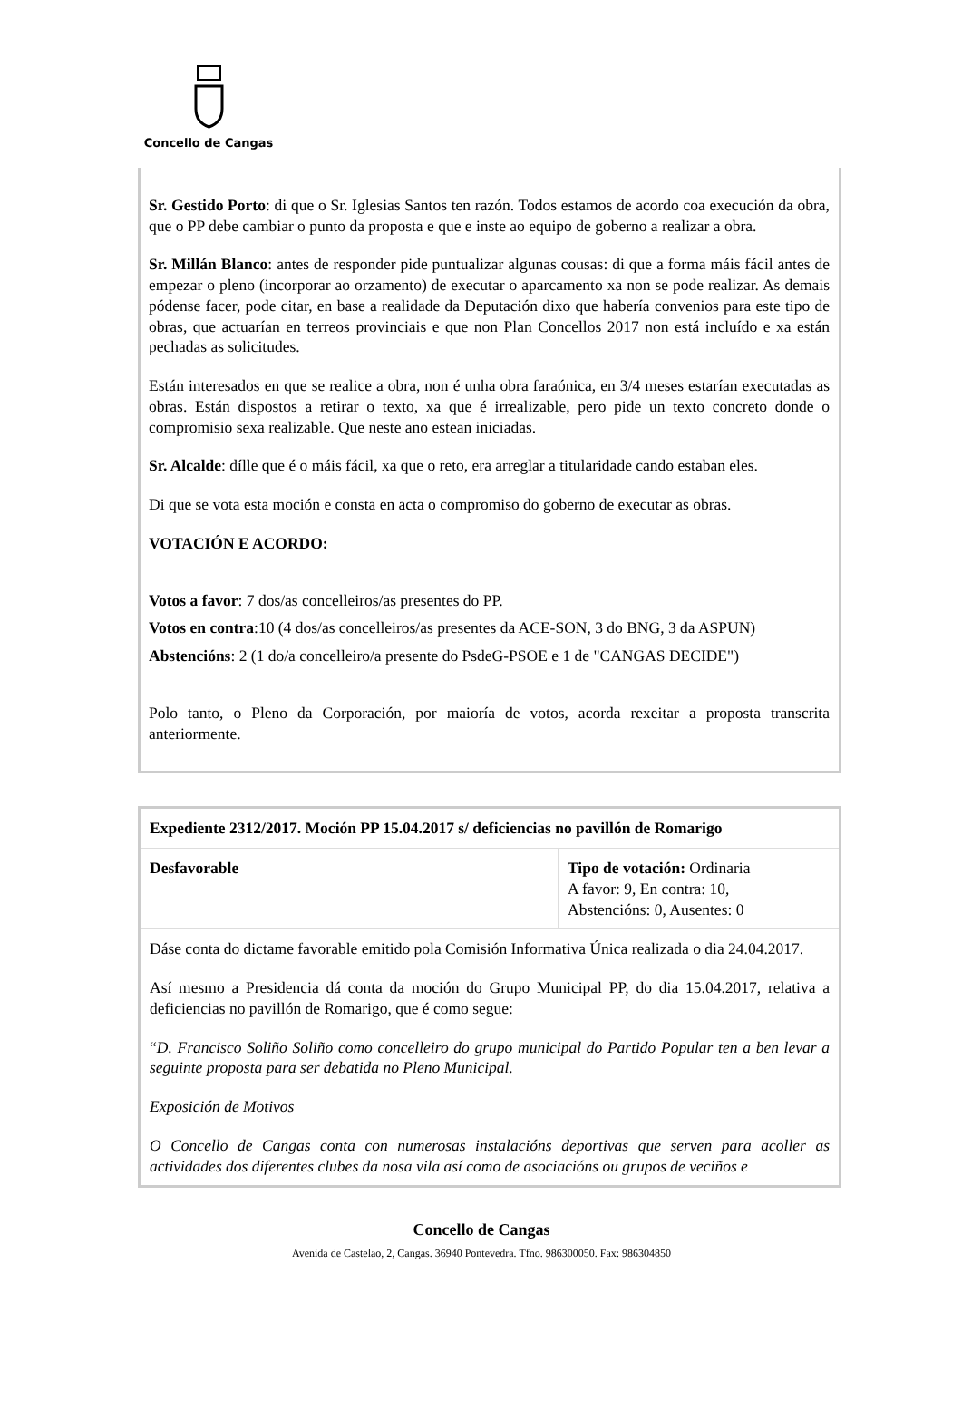Concello de Cangas
Sr. Gestido Porto: di que o Sr. Iglesias Santos ten razón. Todos estamos de acordo coa execución da obra, que o PP debe cambiar o punto da proposta e que e inste ao equipo de goberno a realizar a obra.
Sr. Millán Blanco: antes de responder pide puntualizar algunas cousas: di que a forma máis fácil antes de empezar o pleno (incorporar ao orzamento) de executar o aparcamento xa non se pode realizar. As demais pódense facer, pode citar, en base a realidade da Deputación dixo que habería convenios para este tipo de obras, que actuarían en terreos provinciais e que non Plan Concellos 2017 non está incluído e xa están pechadas as solicitudes.
Están interesados en que se realice a obra, non é unha obra faraónica, en 3/4 meses estarían executadas as obras. Están dispostos a retirar o texto, xa que é irrealizable, pero pide un texto concreto donde o compromisio sexa realizable. Que neste ano estean iniciadas.
Sr. Alcalde: dílle que é o máis fácil, xa que o reto, era arreglar a titularidade cando estaban eles.
Di que se vota esta moción e consta en acta o compromiso do goberno de executar as obras.
VOTACIÓN E ACORDO:
Votos a favor: 7 dos/as concelleiros/as presentes do PP.
Votos en contra:10 (4 dos/as concelleiros/as presentes da ACE-SON, 3 do BNG, 3 da ASPUN)
Abstencións: 2 (1 do/a concelleiro/a presente do PsdeG-PSOE e 1 de "CANGAS DECIDE")
Polo tanto, o Pleno da Corporación, por maioría de votos, acorda rexeitar a proposta transcrita anteriormente.
| Expediente 2312/2017. Moción PP 15.04.2017 s/ deficiencias no pavillón de Romarigo | |
| Desfavorable | Tipo de votación: Ordinaria A favor: 9, En contra: 10, Abstencións: 0, Ausentes: 0 |
| Dáse conta do dictame favorable emitido pola Comisión Informativa Única realizada o dia 24.04.2017. Así mesmo a Presidencia dá conta da moción do Grupo Municipal PP, do dia 15.04.2017, relativa a deficiencias no pavillón de Romarigo, que é como segue: “ D. Francisco Soliño Soliño como concelleiro do grupo municipal do Partido Popular ten a ben levar a seguinte proposta para ser debatida no Pleno Municipal. Exposición de Motivos O Concello de Cangas conta con numerosas instalacións deportivas que serven para acoller as actividades dos diferentes clubes da nosa vila así como de asociacións ou grupos de veciños e | |
Concello de Cangas
Avenida de Castelao, 2, Cangas. 36940 Pontevedra. Tfno. 986300050. Fax: 986304850